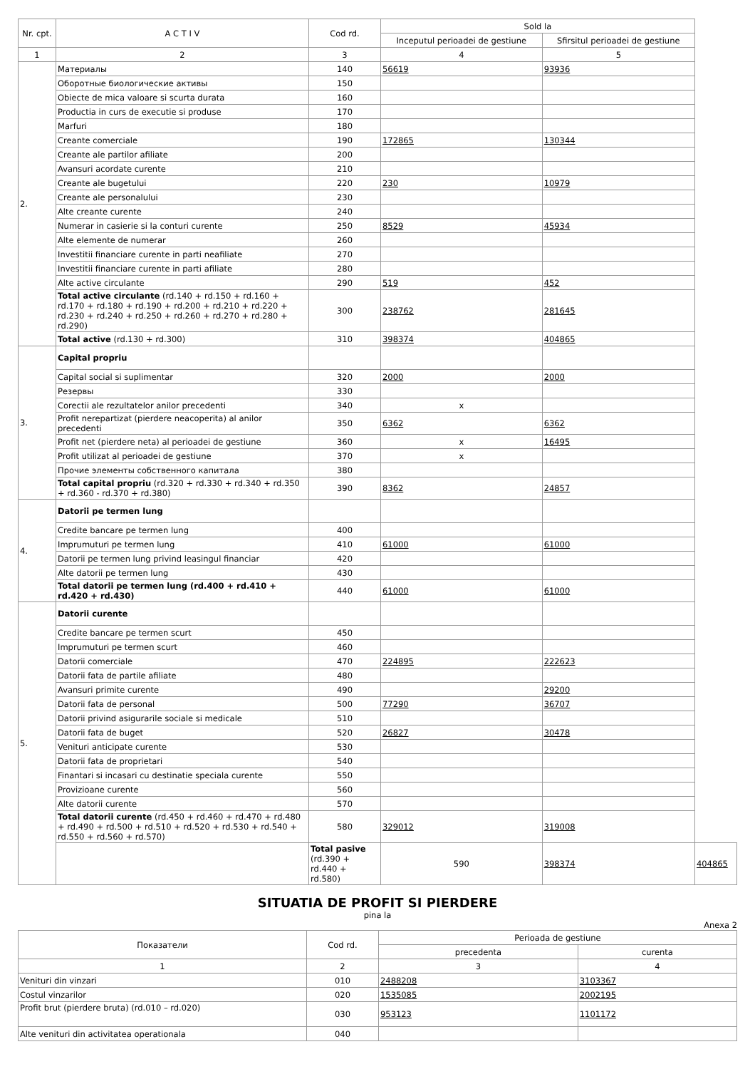| Nr. cpt. | A C T I V | Cod rd. | Sold la | | |
| --- | --- | --- | --- | --- | --- |
| | | | Inceputul perioadei de gestiune | Sfirsitul perioadei de gestiune | |
| 1 | 2 | 3 | 4 | 5 | |
| 2. | Материалы | 140 | 56619 | 93936 | |
| | Оборотные биологические активы | 150 | | | |
| | Obiecte de mica valoare si scurta durata | 160 | | | |
| | Productia in curs de executie si produse | 170 | | | |
| | Marfuri | 180 | | | |
| | Creante comerciale | 190 | 172865 | 130344 | |
| | Creante ale partilor afiliate | 200 | | | |
| | Avansuri acordate curente | 210 | | | |
| | Creante ale bugetului | 220 | 230 | 10979 | |
| | Creante ale personalului | 230 | | | |
| | Alte creante curente | 240 | | | |
| | Numerar in casierie si la conturi curente | 250 | 8529 | 45934 | |
| | Alte elemente de numerar | 260 | | | |
| | Investitii financiare curente in parti neafiliate | 270 | | | |
| | Investitii financiare curente in parti afiliate | 280 | | | |
| | Alte active circulante | 290 | 519 | 452 | |
| | Total active circulante (rd.140 + rd.150 + rd.160 + rd.170 + rd.180 + rd.190 + rd.200 + rd.210 + rd.220 + rd.230 + rd.240 + rd.250 + rd.260 + rd.270 + rd.280 + rd.290) | 300 | 238762 | 281645 | |
| | Total active (rd.130 + rd.300) | 310 | 398374 | 404865 | |
| 3. | Capital propriu | | | | |
| | Capital social si suplimentar | 320 | 2000 | 2000 | |
| | Резервы | 330 | | | |
| | Corectii ale rezultatelor anilor precedenti | 340 | x | | |
| | Profit nerepartizat (pierdere neacoperita) al anilor precedenti | 350 | 6362 | 6362 | |
| | Profit net (pierdere neta) al perioadei de gestiune | 360 | x | 16495 | |
| | Profit utilizat al perioadei de gestiune | 370 | x | | |
| | Прочие элементы собственного капитала | 380 | | | |
| | Total capital propriu (rd.320 + rd.330 + rd.340 + rd.350 + rd.360 - rd.370 + rd.380) | 390 | 8362 | 24857 | |
| 4. | Datorii pe termen lung | | | | |
| | Credite bancare pe termen lung | 400 | | | |
| | Imprumuturi pe termen lung | 410 | 61000 | 61000 | |
| | Datorii pe termen lung privind leasingul financiar | 420 | | | |
| | Alte datorii pe termen lung | 430 | | | |
| | Total datorii pe termen lung (rd.400 + rd.410 + rd.420 + rd.430) | 440 | 61000 | 61000 | |
| 5. | Datorii curente | | | | |
| | Credite bancare pe termen scurt | 450 | | | |
| | Imprumuturi pe termen scurt | 460 | | | |
| | Datorii comerciale | 470 | 224895 | 222623 | |
| | Datorii fata de partile afiliate | 480 | | | |
| | Avansuri primite curente | 490 | | 29200 | |
| | Datorii fata de personal | 500 | 77290 | 36707 | |
| | Datorii privind asigurarile sociale si medicale | 510 | | | |
| | Datorii fata de buget | 520 | 26827 | 30478 | |
| | Venituri anticipate curente | 530 | | | |
| | Datorii fata de proprietari | 540 | | | |
| | Finantari si incasari cu destinatie speciala curente | 550 | | | |
| | Provizioane curente | 560 | | | |
| | Alte datorii curente | 570 | | | |
| | Total datorii curente (rd.450 + rd.460 + rd.470 + rd.480 + rd.490 + rd.500 + rd.510 + rd.520 + rd.530 + rd.540 + rd.550 + rd.560 + rd.570) | 580 | 329012 | 319008 | |
| | | Total pasive (rd.390 + rd.440 + rd.580) | 590 | 398374 | 404865 |
SITUATIA DE PROFIT SI PIERDERE
pina la
Anexa 2
| Показатели | Cod rd. | Perioada de gestiune | |
| --- | --- | --- | --- |
| | | precedenta | curenta |
| 1 | 2 | 3 | 4 |
| Venituri din vinzari | 010 | 2488208 | 3103367 |
| Costul vinzarilor | 020 | 1535085 | 2002195 |
| Profit brut (pierdere bruta) (rd.010 – rd.020) | 030 | 953123 | 1101172 |
| Alte venituri din activitatea operationala | 040 | | |